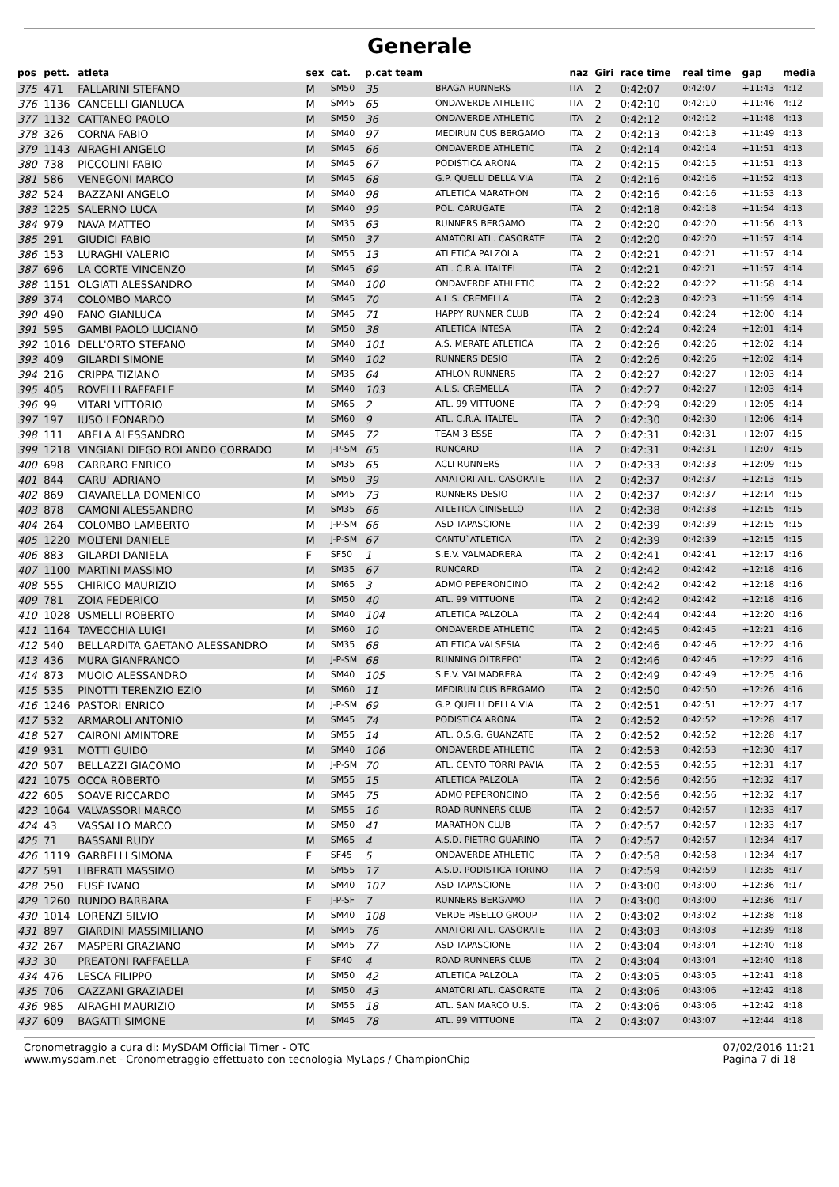Generale
| pos | pett. | atleta | sex | cat. | p.cat team | | naz | Giri | race time | real time | gap | media |
| --- | --- | --- | --- | --- | --- | --- | --- | --- | --- | --- | --- | --- |
| 375 | 471 | FALLARINI STEFANO | M | SM50 | 35 | BRAGA RUNNERS | ITA | 2 | 0:42:07 | 0:42:07 | +11:43 | 4:12 |
| 376 | 1136 | CANCELLI GIANLUCA | M | SM45 | 65 | ONDAVERDE ATHLETIC | ITA | 2 | 0:42:10 | 0:42:10 | +11:46 | 4:12 |
| 377 | 1132 | CATTANEO PAOLO | M | SM50 | 36 | ONDAVERDE ATHLETIC | ITA | 2 | 0:42:12 | 0:42:12 | +11:48 | 4:13 |
| 378 | 326 | CORNA FABIO | M | SM40 | 97 | MEDIRUN CUS BERGAMO | ITA | 2 | 0:42:13 | 0:42:13 | +11:49 | 4:13 |
| 379 | 1143 | AIRAGHI ANGELO | M | SM45 | 66 | ONDAVERDE ATHLETIC | ITA | 2 | 0:42:14 | 0:42:14 | +11:51 | 4:13 |
| 380 | 738 | PICCOLINI FABIO | M | SM45 | 67 | PODISTICA ARONA | ITA | 2 | 0:42:15 | 0:42:15 | +11:51 | 4:13 |
| 381 | 586 | VENEGONI MARCO | M | SM45 | 68 | G.P. QUELLI DELLA VIA | ITA | 2 | 0:42:16 | 0:42:16 | +11:52 | 4:13 |
| 382 | 524 | BAZZANI ANGELO | M | SM40 | 98 | ATLETICA MARATHON | ITA | 2 | 0:42:16 | 0:42:16 | +11:53 | 4:13 |
| 383 | 1225 | SALERNO LUCA | M | SM40 | 99 | POL. CARUGATE | ITA | 2 | 0:42:18 | 0:42:18 | +11:54 | 4:13 |
| 384 | 979 | NAVA MATTEO | M | SM35 | 63 | RUNNERS BERGAMO | ITA | 2 | 0:42:20 | 0:42:20 | +11:56 | 4:13 |
| 385 | 291 | GIUDICI FABIO | M | SM50 | 37 | AMATORI ATL. CASORATE | ITA | 2 | 0:42:20 | 0:42:20 | +11:57 | 4:14 |
| 386 | 153 | LURAGHI VALERIO | M | SM55 | 13 | ATLETICA PALZOLA | ITA | 2 | 0:42:21 | 0:42:21 | +11:57 | 4:14 |
| 387 | 696 | LA CORTE VINCENZO | M | SM45 | 69 | ATL. C.R.A. ITALTEL | ITA | 2 | 0:42:21 | 0:42:21 | +11:57 | 4:14 |
| 388 | 1151 | OLGIATI ALESSANDRO | M | SM40 | 100 | ONDAVERDE ATHLETIC | ITA | 2 | 0:42:22 | 0:42:22 | +11:58 | 4:14 |
| 389 | 374 | COLOMBO MARCO | M | SM45 | 70 | A.L.S. CREMELLA | ITA | 2 | 0:42:23 | 0:42:23 | +11:59 | 4:14 |
| 390 | 490 | FANO GIANLUCA | M | SM45 | 71 | HAPPY RUNNER CLUB | ITA | 2 | 0:42:24 | 0:42:24 | +12:00 | 4:14 |
| 391 | 595 | GAMBI PAOLO LUCIANO | M | SM50 | 38 | ATLETICA INTESA | ITA | 2 | 0:42:24 | 0:42:24 | +12:01 | 4:14 |
| 392 | 1016 | DELL'ORTO STEFANO | M | SM40 | 101 | A.S. MERATE ATLETICA | ITA | 2 | 0:42:26 | 0:42:26 | +12:02 | 4:14 |
| 393 | 409 | GILARDI SIMONE | M | SM40 | 102 | RUNNERS DESIO | ITA | 2 | 0:42:26 | 0:42:26 | +12:02 | 4:14 |
| 394 | 216 | CRIPPA TIZIANO | M | SM35 | 64 | ATHLON RUNNERS | ITA | 2 | 0:42:27 | 0:42:27 | +12:03 | 4:14 |
| 395 | 405 | ROVELLI RAFFAELE | M | SM40 | 103 | A.L.S. CREMELLA | ITA | 2 | 0:42:27 | 0:42:27 | +12:03 | 4:14 |
| 396 | 99 | VITARI VITTORIO | M | SM65 | 2 | ATL. 99 VITTUONE | ITA | 2 | 0:42:29 | 0:42:29 | +12:05 | 4:14 |
| 397 | 197 | IUSO LEONARDO | M | SM60 | 9 | ATL. C.R.A. ITALTEL | ITA | 2 | 0:42:30 | 0:42:30 | +12:06 | 4:14 |
| 398 | 111 | ABELA ALESSANDRO | M | SM45 | 72 | TEAM 3 ESSE | ITA | 2 | 0:42:31 | 0:42:31 | +12:07 | 4:15 |
| 399 | 1218 | VINGIANI DIEGO ROLANDO CORRADO | M | J-P-SM | 65 | RUNCARD | ITA | 2 | 0:42:31 | 0:42:31 | +12:07 | 4:15 |
| 400 | 698 | CARRARO ENRICO | M | SM35 | 65 | ACLI RUNNERS | ITA | 2 | 0:42:33 | 0:42:33 | +12:09 | 4:15 |
| 401 | 844 | CARU' ADRIANO | M | SM50 | 39 | AMATORI ATL. CASORATE | ITA | 2 | 0:42:37 | 0:42:37 | +12:13 | 4:15 |
| 402 | 869 | CIAVARELLA DOMENICO | M | SM45 | 73 | RUNNERS DESIO | ITA | 2 | 0:42:37 | 0:42:37 | +12:14 | 4:15 |
| 403 | 878 | CAMONI ALESSANDRO | M | SM35 | 66 | ATLETICA CINISELLO | ITA | 2 | 0:42:38 | 0:42:38 | +12:15 | 4:15 |
| 404 | 264 | COLOMBO LAMBERTO | M | J-P-SM | 66 | ASD TAPASCIONE | ITA | 2 | 0:42:39 | 0:42:39 | +12:15 | 4:15 |
| 405 | 1220 | MOLTENI DANIELE | M | J-P-SM | 67 | CANTU`ATLETICA | ITA | 2 | 0:42:39 | 0:42:39 | +12:15 | 4:15 |
| 406 | 883 | GILARDI DANIELA | F | SF50 | 1 | S.E.V. VALMADRERA | ITA | 2 | 0:42:41 | 0:42:41 | +12:17 | 4:16 |
| 407 | 1100 | MARTINI MASSIMO | M | SM35 | 67 | RUNCARD | ITA | 2 | 0:42:42 | 0:42:42 | +12:18 | 4:16 |
| 408 | 555 | CHIRICO MAURIZIO | M | SM65 | 3 | ADMO PEPERONCINO | ITA | 2 | 0:42:42 | 0:42:42 | +12:18 | 4:16 |
| 409 | 781 | ZOIA FEDERICO | M | SM50 | 40 | ATL. 99 VITTUONE | ITA | 2 | 0:42:42 | 0:42:42 | +12:18 | 4:16 |
| 410 | 1028 | USMELLI ROBERTO | M | SM40 | 104 | ATLETICA PALZOLA | ITA | 2 | 0:42:44 | 0:42:44 | +12:20 | 4:16 |
| 411 | 1164 | TAVECCHIA LUIGI | M | SM60 | 10 | ONDAVERDE ATHLETIC | ITA | 2 | 0:42:45 | 0:42:45 | +12:21 | 4:16 |
| 412 | 540 | BELLARDITA GAETANO ALESSANDRO | M | SM35 | 68 | ATLETICA VALSESIA | ITA | 2 | 0:42:46 | 0:42:46 | +12:22 | 4:16 |
| 413 | 436 | MURA GIANFRANCO | M | J-P-SM | 68 | RUNNING OLTREPO' | ITA | 2 | 0:42:46 | 0:42:46 | +12:22 | 4:16 |
| 414 | 873 | MUOIO ALESSANDRO | M | SM40 | 105 | S.E.V. VALMADRERA | ITA | 2 | 0:42:49 | 0:42:49 | +12:25 | 4:16 |
| 415 | 535 | PINOTTI TERENZIO EZIO | M | SM60 | 11 | MEDIRUN CUS BERGAMO | ITA | 2 | 0:42:50 | 0:42:50 | +12:26 | 4:16 |
| 416 | 1246 | PASTORI ENRICO | M | J-P-SM | 69 | G.P. QUELLI DELLA VIA | ITA | 2 | 0:42:51 | 0:42:51 | +12:27 | 4:17 |
| 417 | 532 | ARMAROLI ANTONIO | M | SM45 | 74 | PODISTICA ARONA | ITA | 2 | 0:42:52 | 0:42:52 | +12:28 | 4:17 |
| 418 | 527 | CAIRONI AMINTORE | M | SM55 | 14 | ATL. O.S.G. GUANZATE | ITA | 2 | 0:42:52 | 0:42:52 | +12:28 | 4:17 |
| 419 | 931 | MOTTI GUIDO | M | SM40 | 106 | ONDAVERDE ATHLETIC | ITA | 2 | 0:42:53 | 0:42:53 | +12:30 | 4:17 |
| 420 | 507 | BELLAZZI GIACOMO | M | J-P-SM | 70 | ATL. CENTO TORRI PAVIA | ITA | 2 | 0:42:55 | 0:42:55 | +12:31 | 4:17 |
| 421 | 1075 | OCCA ROBERTO | M | SM55 | 15 | ATLETICA PALZOLA | ITA | 2 | 0:42:56 | 0:42:56 | +12:32 | 4:17 |
| 422 | 605 | SOAVE RICCARDO | M | SM45 | 75 | ADMO PEPERONCINO | ITA | 2 | 0:42:56 | 0:42:56 | +12:32 | 4:17 |
| 423 | 1064 | VALVASSORI MARCO | M | SM55 | 16 | ROAD RUNNERS CLUB | ITA | 2 | 0:42:57 | 0:42:57 | +12:33 | 4:17 |
| 424 | 43 | VASSALLO MARCO | M | SM50 | 41 | MARATHON CLUB | ITA | 2 | 0:42:57 | 0:42:57 | +12:33 | 4:17 |
| 425 | 71 | BASSANI RUDY | M | SM65 | 4 | A.S.D. PIETRO GUARINO | ITA | 2 | 0:42:57 | 0:42:57 | +12:34 | 4:17 |
| 426 | 1119 | GARBELLI SIMONA | F | SF45 | 5 | ONDAVERDE ATHLETIC | ITA | 2 | 0:42:58 | 0:42:58 | +12:34 | 4:17 |
| 427 | 591 | LIBERATI MASSIMO | M | SM55 | 17 | A.S.D. PODISTICA TORINO | ITA | 2 | 0:42:59 | 0:42:59 | +12:35 | 4:17 |
| 428 | 250 | FUSÈ IVANO | M | SM40 | 107 | ASD TAPASCIONE | ITA | 2 | 0:43:00 | 0:43:00 | +12:36 | 4:17 |
| 429 | 1260 | RUNDO BARBARA | F | J-P-SF | 7 | RUNNERS BERGAMO | ITA | 2 | 0:43:00 | 0:43:00 | +12:36 | 4:17 |
| 430 | 1014 | LORENZI SILVIO | M | SM40 | 108 | VERDE PISELLO GROUP | ITA | 2 | 0:43:02 | 0:43:02 | +12:38 | 4:18 |
| 431 | 897 | GIARDINI MASSIMILIANO | M | SM45 | 76 | AMATORI ATL. CASORATE | ITA | 2 | 0:43:03 | 0:43:03 | +12:39 | 4:18 |
| 432 | 267 | MASPERI GRAZIANO | M | SM45 | 77 | ASD TAPASCIONE | ITA | 2 | 0:43:04 | 0:43:04 | +12:40 | 4:18 |
| 433 | 30 | PREATONI RAFFAELLA | F | SF40 | 4 | ROAD RUNNERS CLUB | ITA | 2 | 0:43:04 | 0:43:04 | +12:40 | 4:18 |
| 434 | 476 | LESCA FILIPPO | M | SM50 | 42 | ATLETICA PALZOLA | ITA | 2 | 0:43:05 | 0:43:05 | +12:41 | 4:18 |
| 435 | 706 | CAZZANI GRAZIADEI | M | SM50 | 43 | AMATORI ATL. CASORATE | ITA | 2 | 0:43:06 | 0:43:06 | +12:42 | 4:18 |
| 436 | 985 | AIRAGHI MAURIZIO | M | SM55 | 18 | ATL. SAN MARCO U.S. | ITA | 2 | 0:43:06 | 0:43:06 | +12:42 | 4:18 |
| 437 | 609 | BAGATTI SIMONE | M | SM45 | 78 | ATL. 99 VITTUONE | ITA | 2 | 0:43:07 | 0:43:07 | +12:44 | 4:18 |
Cronometraggio a cura di: MySDAM Official Timer - OTC
www.mysdam.net - Cronometraggio effettuato con tecnologia MyLaps / ChampionChip
07/02/2016 11:21
Pagina 7 di 18